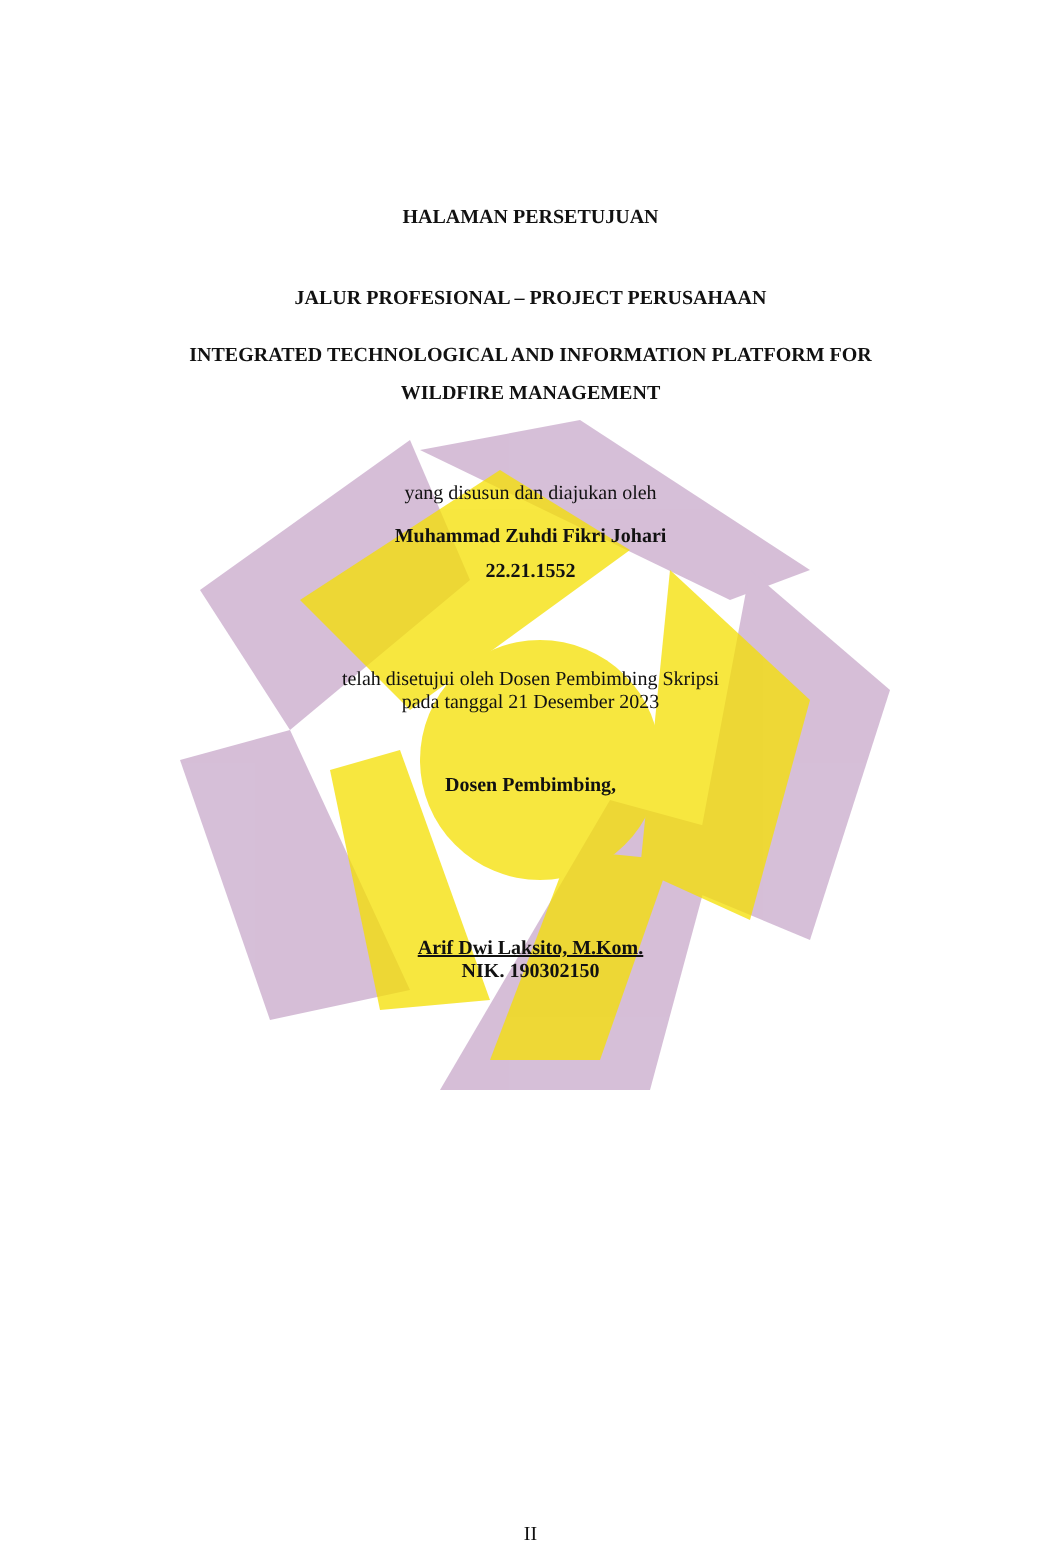HALAMAN PERSETUJUAN
JALUR PROFESIONAL – PROJECT PERUSAHAAN
INTEGRATED TECHNOLOGICAL AND INFORMATION PLATFORM FOR
WILDFIRE MANAGEMENT
yang disusun dan diajukan oleh
Muhammad Zuhdi Fikri Johari
22.21.1552
telah disetujui oleh Dosen Pembimbing Skripsi
pada tanggal 21 Desember 2023
Dosen Pembimbing,
Arif Dwi Laksito, M.Kom.
NIK. 190302150
II